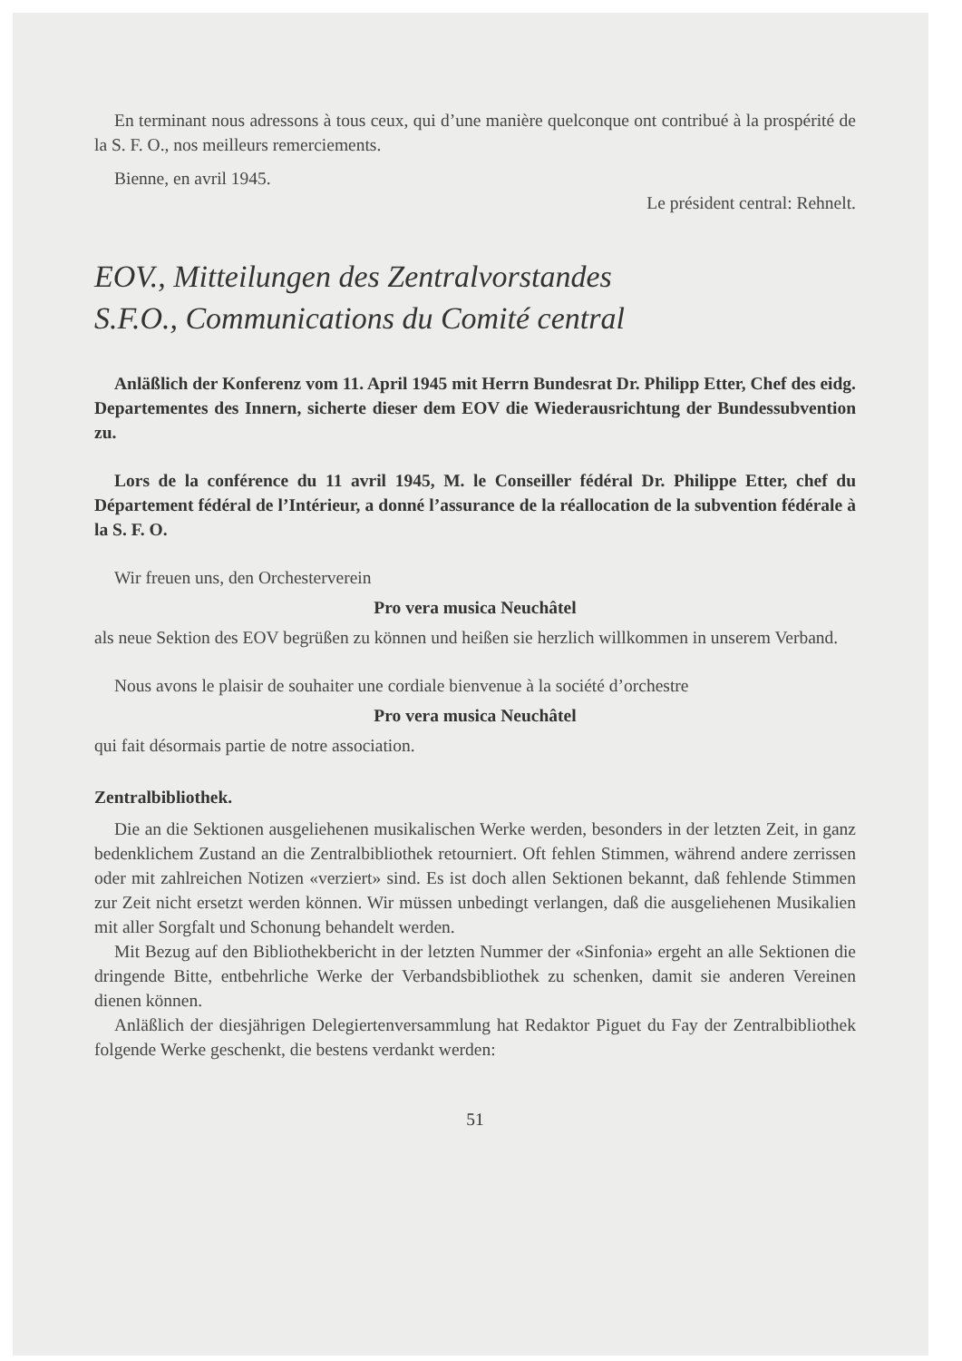En terminant nous adressons à tous ceux, qui d’une manière quelconque ont contribué à la prospérité de la S. F. O., nos meilleurs remerciements.
Bienne, en avril 1945.
Le président central: Rehnelt.
EOV., Mitteilungen des Zentralvorstandes
S.F.O., Communications du Comité central
Anläßlich der Konferenz vom 11. April 1945 mit Herrn Bundesrat Dr. Philipp Etter, Chef des eidg. Departementes des Innern, sicherte dieser dem EOV die Wiederausrichtung der Bundessubvention zu.
Lors de la conférence du 11 avril 1945, M. le Conseiller fédéral Dr. Philippe Etter, chef du Département fédéral de l’Intérieur, a donné l’assurance de la réallocation de la subvention fédérale à la S. F. O.
Wir freuen uns, den Orchesterverein
Pro vera musica Neuchâtel
als neue Sektion des EOV begrüßen zu können und heißen sie herzlich willkommen in unserem Verband.
Nous avons le plaisir de souhaiter une cordiale bienvenue à la société d’orchestre
Pro vera musica Neuchâtel
qui fait désormais partie de notre association.
Zentralbibliothek.
Die an die Sektionen ausgeliehenen musikalischen Werke werden, besonders in der letzten Zeit, in ganz bedenklichem Zustand an die Zentralbibliothek retourniert. Oft fehlen Stimmen, während andere zerrissen oder mit zahlreichen Notizen «verziert» sind. Es ist doch allen Sektionen bekannt, daß fehlende Stimmen zur Zeit nicht ersetzt werden können. Wir müssen unbedingt verlangen, daß die ausgeliehenen Musikalien mit aller Sorgfalt und Schonung behandelt werden.
Mit Bezug auf den Bibliothekbericht in der letzten Nummer der «Sinfonia» ergeht an alle Sektionen die dringende Bitte, entbehrliche Werke der Verbandsbibliothek zu schenken, damit sie anderen Vereinen dienen können.
Anläßlich der diesjährigen Delegiertenversammlung hat Redaktor Piguet du Fay der Zentralbibliothek folgende Werke geschenkt, die bestens verdankt werden:
51